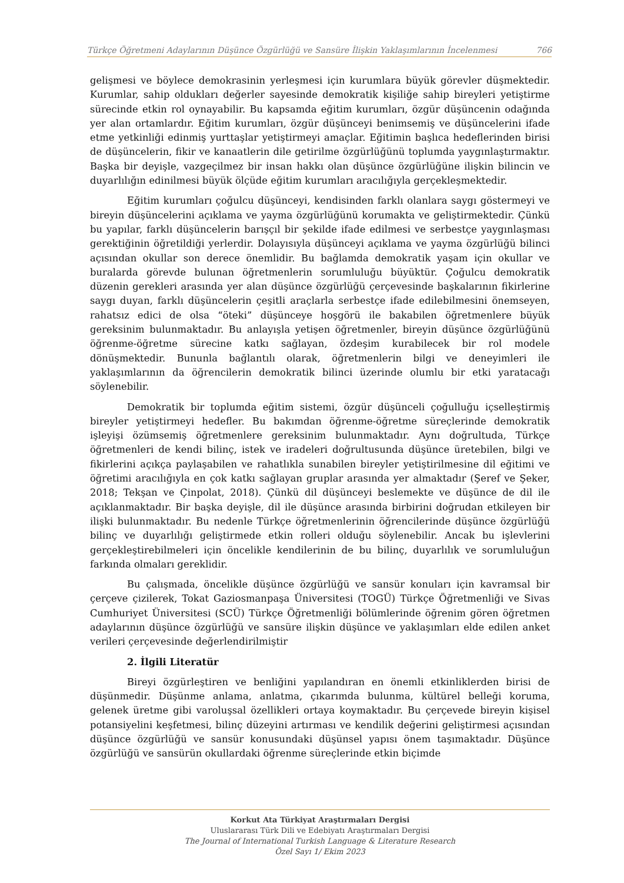Türkçe Öğretmeni Adaylarının Düşünce Özgürlüğü ve Sansüre İlişkin Yaklaşımlarının İncelenmesi 766
gelişmesi ve böylece demokrasinin yerleşmesi için kurumlara büyük görevler düşmektedir. Kurumlar, sahip oldukları değerler sayesinde demokratik kişiliğe sahip bireyleri yetiştirme sürecinde etkin rol oynayabilir. Bu kapsamda eğitim kurumları, özgür düşüncenin odağında yer alan ortamlardır. Eğitim kurumları, özgür düşünceyi benimsemiş ve düşüncelerini ifade etme yetkinliği edinmiş yurttaşlar yetiştirmeyi amaçlar. Eğitimin başlıca hedeflerinden birisi de düşüncelerin, fikir ve kanaatlerin dile getirilme özgürlüğünü toplumda yaygınlaştırmaktır. Başka bir deyişle, vazgeçilmez bir insan hakkı olan düşünce özgürlüğüne ilişkin bilincin ve duyarlılığın edinilmesi büyük ölçüde eğitim kurumları aracılığıyla gerçekleşmektedir.
Eğitim kurumları çoğulcu düşünceyi, kendisinden farklı olanlara saygı göstermeyi ve bireyin düşüncelerini açıklama ve yayma özgürlüğünü korumakta ve geliştirmektedir. Çünkü bu yapılar, farklı düşüncelerin barışçıl bir şekilde ifade edilmesi ve serbestçe yaygınlaşması gerektiğinin öğretildiği yerlerdir. Dolayısıyla düşünceyi açıklama ve yayma özgürlüğü bilinci açısından okullar son derece önemlidir. Bu bağlamda demokratik yaşam için okullar ve buralarda görevde bulunan öğretmenlerin sorumluluğu büyüktür. Çoğulcu demokratik düzenin gerekleri arasında yer alan düşünce özgürlüğü çerçevesinde başkalarının fikirlerine saygı duyan, farklı düşüncelerin çeşitli araçlarla serbestçe ifade edilebilmesini önemseyen, rahatsız edici de olsa “öteki” düşünceye hoşgörü ile bakabilen öğretmenlere büyük gereksinim bulunmaktadır. Bu anlayışla yetişen öğretmenler, bireyin düşünce özgürlüğünü öğrenme-öğretme sürecine katkı sağlayan, özdeşim kurabilecek bir rol modele dönüşmektedir. Bununla bağlantılı olarak, öğretmenlerin bilgi ve deneyimleri ile yaklaşımlarının da öğrencilerin demokratik bilinci üzerinde olumlu bir etki yaratacağı söylenebilir.
Demokratik bir toplumda eğitim sistemi, özgür düşünceli çoğulluğu içselleştirmiş bireyler yetiştirmeyi hedefler. Bu bakımdan öğrenme-öğretme süreçlerinde demokratik işleyişi özümsemiş öğretmenlere gereksinim bulunmaktadır. Aynı doğrultuda, Türkçe öğretmenleri de kendi bilinç, istek ve iradeleri doğrultusunda düşünce üretebilen, bilgi ve fikirlerini açıkça paylaşabilen ve rahatlıkla sunabilen bireyler yetiştirilmesine dil eğitimi ve öğretimi aracılığıyla en çok katkı sağlayan gruplar arasında yer almaktadır (Şeref ve Şeker, 2018; Tekşan ve Çinpolat, 2018). Çünkü dil düşünceyi beslemekte ve düşünce de dil ile açıklanmaktadır. Bir başka deyişle, dil ile düşünce arasında birbirini doğrudan etkileyen bir ilişki bulunmaktadır. Bu nedenle Türkçe öğretmenlerinin öğrencilerinde düşünce özgürlüğü bilinç ve duyarlılığı geliştirmede etkin rolleri olduğu söylenebilir. Ancak bu işlevlerini gerçekleştirebilmeleri için öncelikle kendilerinin de bu bilinç, duyarlılık ve sorumluluğun farkında olmaları gereklidir.
Bu çalışmada, öncelikle düşünce özgürlüğü ve sansür konuları için kavramsal bir çerçeve çizilerek, Tokat Gaziosmanpaşa Üniversitesi (TOGÜ) Türkçe Öğretmenliği ve Sivas Cumhuriyet Üniversitesi (SCÜ) Türkçe Öğretmenliği bölümlerinde öğrenim gören öğretmen adaylarının düşünce özgürlüğü ve sansüre ilişkin düşünce ve yaklaşımları elde edilen anket verileri çerçevesinde değerlendirilmiştir
2. İlgili Literatür
Bireyi özgürleştiren ve benliğini yapılandıran en önemli etkinliklerden birisi de düşünmedir. Düşünme anlama, anlatma, çıkarımda bulunma, kültürel belleği koruma, gelenek üretme gibi varoluşsal özellikleri ortaya koymaktadır. Bu çerçevede bireyin kişisel potansiyelini keşfetmesi, bilinç düzeyini artırması ve kendilik değerini geliştirmesi açısından düşünce özgürlüğü ve sansür konusundaki düşünsel yapısı önem taşımaktadır. Düşünce özgürlüğü ve sansürün okullardaki öğrenme süreçlerinde etkin biçimde
Korkut Ata Türkiyat Araştırmaları Dergisi
Uluslararası Türk Dili ve Edebiyatı Araştırmaları Dergisi
The Journal of International Turkish Language & Literature Research
Özel Sayı 1/ Ekim 2023